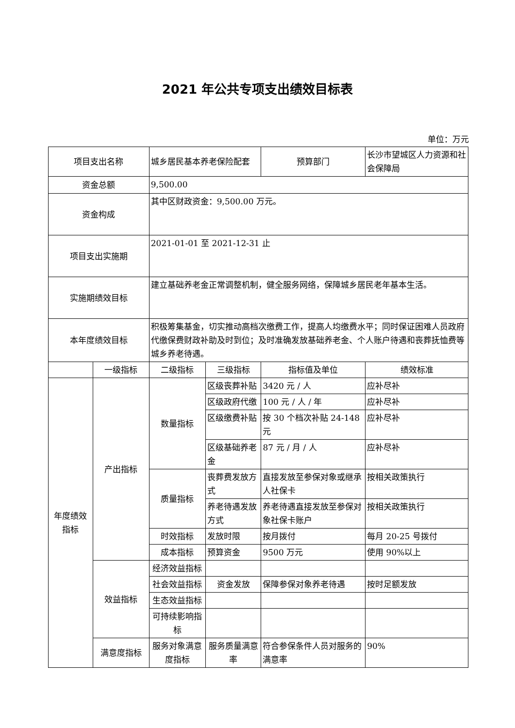2021 年公共专项支出绩效目标表
单位：万元
| 项目支出名称 | | 城乡居民基本养老保险配套 | | 预算部门 | 长沙市望城区人力资源和社会保障局 |
| 资金总额 | | 9,500.00 | | | |
| 资金构成 | | 其中区财政资金：9,500.00 万元。 | | | |
| 项目支出实施期 | | 2021-01-01 至 2021-12-31 止 | | | |
| 实施期绩效目标 | | 建立基础养老金正常调整机制，健全服务网络，保障城乡居民老年基本生活。 | | | |
| 本年度绩效目标 | | 积极筹集基金，切实推动高档次缴费工作，提高人均缴费水平；同时保证困难人员政府代缴保费财政补助及时到位；及时准确发放基础养老金、个人账户待遇和丧葬抚恤费等城乡养老待遇。 | | | |
| | 一级指标 | 二级指标 | 三级指标 | 指标值及单位 | 绩效标准 |
| 年度绩效指标 | 产出指标 | 数量指标 | 区级丧葬补贴 | 3420 元 / 人 | 应补尽补 |
| | | | 区级政府代缴 | 100 元 / 人 / 年 | 应补尽补 |
| | | | 区级缴费补贴 | 按 30 个档次补贴 24-148 元 | 应补尽补 |
| | | | 区级基础养老金 | 87 元 / 月 / 人 | 应补尽补 |
| | | 质量指标 | 丧葬费发放方式 | 直接发放至参保对象或继承人社保卡 | 按相关政策执行 |
| | | | 养老待遇发放方式 | 养老待遇直接发放至参保对象社保卡账户 | 按相关政策执行 |
| | | 时效指标 | 发放时限 | 按月拨付 | 每月 20-25 号拨付 |
| | | 成本指标 | 预算资金 | 9500 万元 | 使用 90%以上 |
| | 效益指标 | 经济效益指标 | | | |
| | | 社会效益指标 | 资金发放 | 保障参保对象养老待遇 | 按时足额发放 |
| | | 生态效益指标 | | | |
| | | 可持续影响指标 | | | |
| | 满意度指标 | 服务对象满意度指标 | 服务质量满意率 | 符合参保条件人员对服务的满意率 | 90% |